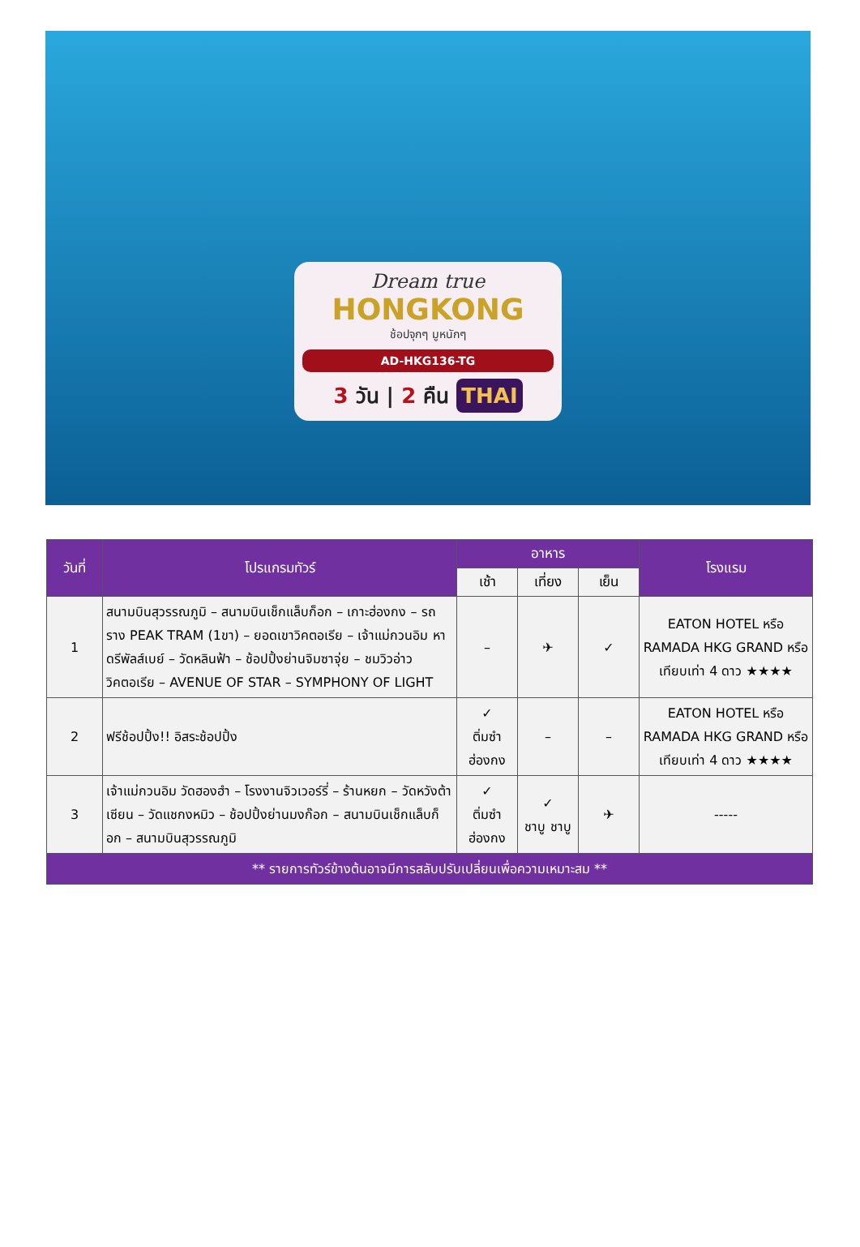Dream true
HONGKONG
ช้อปจุกๆ มูหนักๆ
AD-HKG136-TG
3 วัน | 2 คืน THAI
| วันที่ | โปรแกรมทัวร์ | อาหาร | | | โรงแรม |
| --- | --- | --- | --- | --- | --- |
| | | เช้า | เที่ยง | เย็น | |
| 1 | สนามบินสุวรรณภูมิ – สนามบินเช็กแล็บก็อก – เกาะฮ่องกง – รถราง PEAK TRAM (1ขา) – ยอดเขาวิคตอเรีย – เจ้าแม่กวนอิม หาดรีพัลส์เบย์ – วัดหลินฟ้า – ช้อปปิ้งย่านจิมซาจุ่ย – ชมวิวอ่าววิคตอเรีย – AVENUE OF STAR – SYMPHONY OF LIGHT | – | ✈ | ✓ | EATON HOTEL หรือ RAMADA HKG GRAND หรือเทียบเท่า 4 ดาว ★★★★ |
| 2 | ฟรีช้อปปิ้ง!! อิสระช้อปปิ้ง | ✓ ติ่มซำ ฮ่องกง | – | – | EATON HOTEL หรือ RAMADA HKG GRAND หรือเทียบเท่า 4 ดาว ★★★★ |
| 3 | เจ้าแม่กวนอิม วัดฮองฮำ – โรงงานจิวเวอร์รี่ – ร้านหยก – วัดหวังต้าเซียน – วัดแชกงหมิว – ช้อปปิ้งย่านมงก๊อก – สนามบินเช็กแล็บก็อก – สนามบินสุวรรณภูมิ | ✓ ติ่มซำ ฮ่องกง | ✓ ชาบู ชาบู | ✈ | ----- |
| ** รายการทัวร์ข้างต้นอาจมีการสลับปรับเปลี่ยนเพื่อความเหมาะสม ** | | | | | |